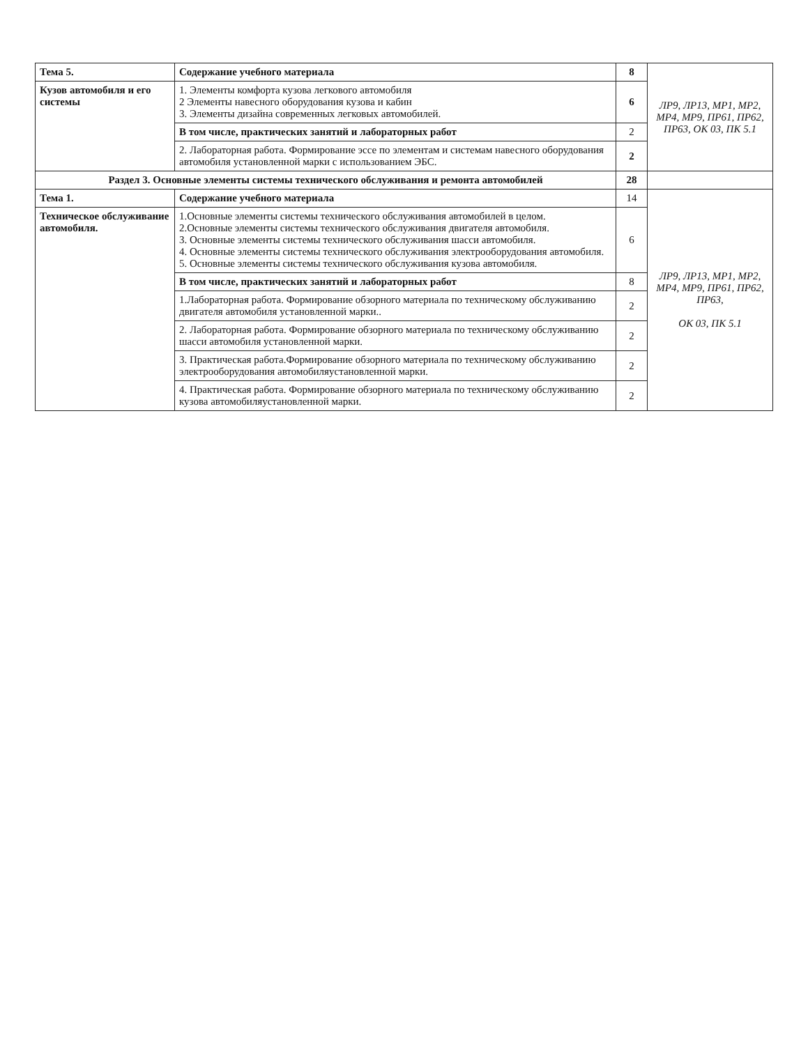| Тема 5. | Содержание учебного материала | 8 | ЛР9, ЛР13, МР1, МР2, МР4, МР9, ПР61, ПР62, ПР63, ОК 03, ПК 5.1 |
| Кузов автомобиля и его системы | 1. Элементы комфорта кузова легкового автомобиля 2 Элементы навесного оборудования кузова и кабин 3. Элементы дизайна современных легковых автомобилей. | 6 | |
| | В том числе, практических занятий и лабораторных работ | 2 | |
| | 2. Лабораторная работа. Формирование эссе по элементам и системам навесного оборудования автомобиля установленной марки с использованием ЭБС. | 2 | |
| Раздел 3. Основные элементы системы технического обслуживания и ремонта автомобилей | | 28 | |
| Тема 1. | Содержание учебного материала | 14 | ЛР9, ЛР13, МР1, МР2, МР4, МР9, ПР61, ПР62, ПР63, ОК 03, ПК 5.1 |
| Техническое обслуживание автомобиля. | 1.Основные элементы системы технического обслуживания автомобилей в целом. 2.Основные элементы системы технического обслуживания двигателя автомобиля. 3. Основные элементы системы технического обслуживания шасси автомобиля. 4. Основные элементы системы технического обслуживания электрооборудования автомобиля. 5. Основные элементы системы технического обслуживания кузова автомобиля. | 6 | |
| | В том числе, практических занятий и лабораторных работ | 8 | |
| | 1.Лабораторная работа. Формирование обзорного материала по техническому обслуживанию двигателя автомобиля установленной марки.. | 2 | |
| | 2. Лабораторная работа. Формирование обзорного материала по техническому обслуживанию шасси автомобиля установленной марки. | 2 | |
| | 3. Практическая работа.Формирование обзорного материала по техническому обслуживанию электрооборудования автомобиляустановленной марки. | 2 | |
| | 4. Практическая работа. Формирование обзорного материала по техническому обслуживанию кузова автомобиляустановленной марки. | 2 | |